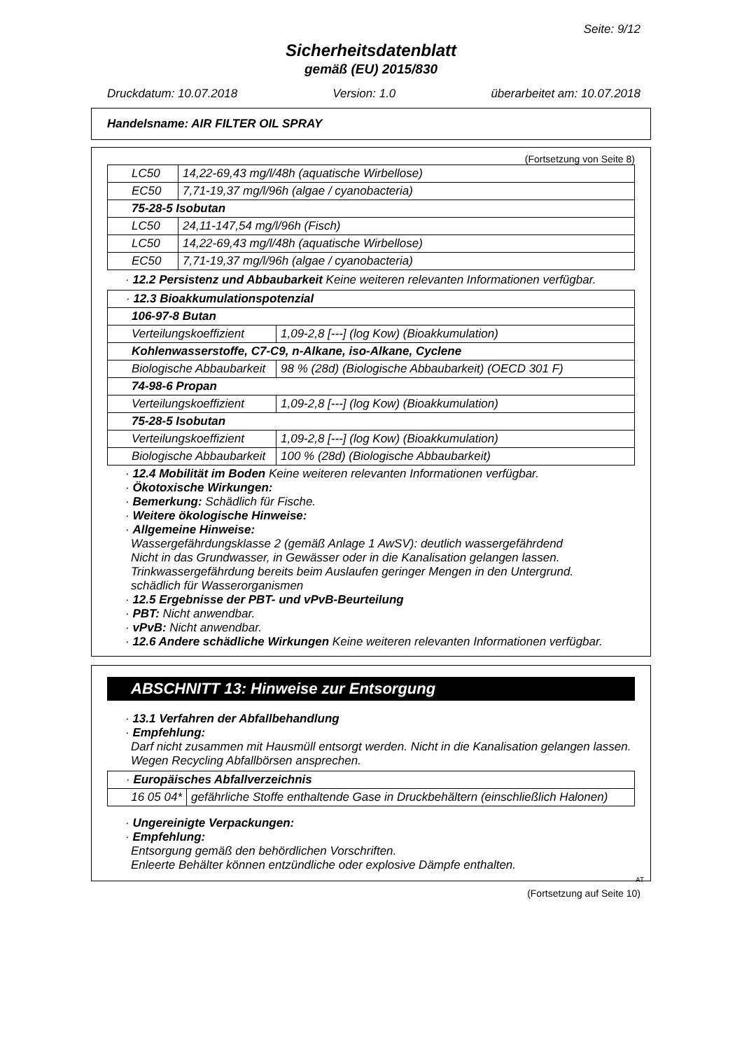Seite: 9/12
Sicherheitsdatenblatt
gemäß (EU) 2015/830
Druckdatum: 10.07.2018 Version: 1.0 überarbeitet am: 10.07.2018
Handelsname: AIR FILTER OIL SPRAY
(Fortsetzung von Seite 8)
| LC50 | 14,22-69,43 mg/l/48h (aquatische Wirbellose) |
| EC50 | 7,71-19,37 mg/l/96h (algae / cyanobacteria) |
| 75-28-5 Isobutan | |
| LC50 | 24,11-147,54 mg/l/96h (Fisch) |
| LC50 | 14,22-69,43 mg/l/48h (aquatische Wirbellose) |
| EC50 | 7,71-19,37 mg/l/96h (algae / cyanobacteria) |
· 12.2 Persistenz und Abbaubarkeit Keine weiteren relevanten Informationen verfügbar.
| · 12.3 Bioakkumulationspotenzial | |
| 106-97-8 Butan | |
| Verteilungskoeffizient | 1,09-2,8 [---] (log Kow) (Bioakkumulation) |
| Kohlenwasserstoffe, C7-C9, n-Alkane, iso-Alkane, Cyclene | |
| Biologische Abbaubarkeit | 98 % (28d) (Biologische Abbaubarkeit) (OECD 301 F) |
| 74-98-6 Propan | |
| Verteilungskoeffizient | 1,09-2,8 [---] (log Kow) (Bioakkumulation) |
| 75-28-5 Isobutan | |
| Verteilungskoeffizient | 1,09-2,8 [---] (log Kow) (Bioakkumulation) |
| Biologische Abbaubarkeit | 100 % (28d) (Biologische Abbaubarkeit) |
· 12.4 Mobilität im Boden Keine weiteren relevanten Informationen verfügbar.
· Ökotoxische Wirkungen:
· Bemerkung: Schädlich für Fische.
· Weitere ökologische Hinweise:
· Allgemeine Hinweise:
Wassergefährdungsklasse 2 (gemäß Anlage 1 AwSV): deutlich wassergefährdend
Nicht in das Grundwasser, in Gewässer oder in die Kanalisation gelangen lassen.
Trinkwassergefährdung bereits beim Auslaufen geringer Mengen in den Untergrund.
schädlich für Wasserorganismen
· 12.5 Ergebnisse der PBT- und vPvB-Beurteilung
· PBT: Nicht anwendbar.
· vPvB: Nicht anwendbar.
· 12.6 Andere schädliche Wirkungen Keine weiteren relevanten Informationen verfügbar.
ABSCHNITT 13: Hinweise zur Entsorgung
· 13.1 Verfahren der Abfallbehandlung
· Empfehlung:
Darf nicht zusammen mit Hausmüll entsorgt werden. Nicht in die Kanalisation gelangen lassen.
Wegen Recycling Abfallbörsen ansprechen.
| · Europäisches Abfallverzeichnis | |
| 16 05 04* | gefährliche Stoffe enthaltende Gase in Druckbehältern (einschließlich Halonen) |
· Ungereinigte Verpackungen:
· Empfehlung:
Entsorgung gemäß den behördlichen Vorschriften.
Enleerte Behälter können entzündliche oder explosive Dämpfe enthalten.
AT
(Fortsetzung auf Seite 10)